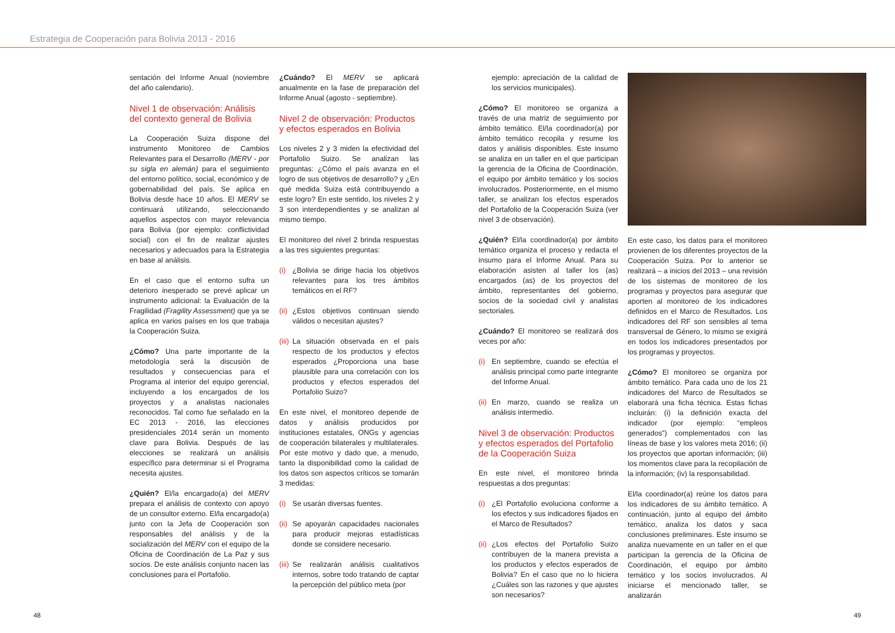Estrategia de Cooperación para Bolivia 2013 - 2016
sentación del Informe Anual (noviembre del año calendario).
Nivel 1 de observación: Análisis del contexto general de Bolivia
La Cooperación Suiza dispone del instrumento Monitoreo de Cambios Relevantes para el Desarrollo (MERV - por su sigla en alemán) para el seguimiento del entorno político, social, económico y de gobernabilidad del país. Se aplica en Bolivia desde hace 10 años. El MERV se continuará utilizando, seleccionando aquellos aspectos con mayor relevancia para Bolivia (por ejemplo: conflictividad social) con el fin de realizar ajustes necesarios y adecuados para la Estrategia en base al análisis.
En el caso que el entorno sufra un deterioro inesperado se prevé aplicar un instrumento adicional: la Evaluación de la Fragilidad (Fragility Assessment) que ya se aplica en varios países en los que trabaja la Cooperación Suiza.
¿Cómo? Una parte importante de la metodología será la discusión de resultados y consecuencias para el Programa al interior del equipo gerencial, incluyendo a los encargados de los proyectos y a analistas nacionales reconocidos. Tal como fue señalado en la EC 2013 - 2016, las elecciones presidenciales 2014 serán un momento clave para Bolivia. Después de las elecciones se realizará un análisis específico para determinar si el Programa necesita ajustes.
¿Quién? El/la encargado(a) del MERV prepara el análisis de contexto con apoyo de un consultor externo. El/la encargado(a) junto con la Jefa de Cooperación son responsables del análisis y de la socialización del MERV con el equipo de la Oficina de Coordinación de La Paz y sus socios. De este análisis conjunto nacen las conclusiones para el Portafolio.
¿Cuándo? El MERV se aplicará anualmente en la fase de preparación del Informe Anual (agosto - septiembre).
Nivel 2 de observación: Productos y efectos esperados en Bolivia
Los niveles 2 y 3 miden la efectividad del Portafolio Suizo. Se analizan las preguntas: ¿Cómo el país avanza en el logro de sus objetivos de desarrollo? y ¿En qué medida Suiza está contribuyendo a este logro? En este sentido, los niveles 2 y 3 son interdependientes y se analizan al mismo tiempo.
El monitoreo del nivel 2 brinda respuestas a las tres siguientes preguntas:
(i) ¿Bolivia se dirige hacia los objetivos relevantes para los tres ámbitos temáticos en el RF?
(ii) ¿Estos objetivos continuan siendo válidos o necesitan ajustes?
(iii) La situación observada en el país respecto de los productos y efectos esperados ¿Proporciona una base plausible para una correlación con los productos y efectos esperados del Portafolio Suizo?
En este nivel, el monitoreo depende de datos y análisis producidos por instituciones estatales, ONGs y agencias de cooperación bilaterales y multilaterales. Por este motivo y dado que, a menudo, tanto la disponibilidad como la calidad de los datos son aspectos críticos se tomarán 3 medidas:
(i) Se usarán diversas fuentes.
(ii) Se apoyarán capacidades nacionales para producir mejoras estadísticas donde se considere necesario.
(iii) Se realizarán análisis cualitativos internos, sobre todo tratando de captar la percepción del público meta (por
ejemplo: apreciación de la calidad de los servicios municipales).
¿Cómo? El monitoreo se organiza a través de una matriz de seguimiento por ámbito temático. El/la coordinador(a) por ámbito temático recopila y resume los datos y análisis disponibles. Este insumo se analiza en un taller en el que participan la gerencia de la Oficina de Coordinación, el equipo por ámbito temático y los socios involucrados. Posteriormente, en el mismo taller, se analizan los efectos esperados del Portafolio de la Cooperación Suiza (ver nivel 3 de observación).
¿Quién? El/la coordinador(a) por ámbito temático organiza el proceso y redacta el insumo para el Informe Anual. Para su elaboración asisten al taller los (as) encargados (as) de los proyectos del ámbito, representantes del gobierno, socios de la sociedad civil y analistas sectoriales.
¿Cuándo? El monitoreo se realizará dos veces por año:
(i) En septiembre, cuando se efectúa el análisis principal como parte integrante del Informe Anual.
(ii) En marzo, cuando se realiza un análisis intermedio.
Nivel 3 de observación: Productos y efectos esperados del Portafolio de la Cooperación Suiza
En este nivel, el monitoreo brinda respuestas a dos preguntas:
(i) ¿El Portafolio evoluciona conforme a los efectos y sus indicadores fijados en el Marco de Resultados?
(ii) ¿Los efectos del Portafolio Suizo contribuyen de la manera prevista a los productos y efectos esperados de Bolivia? En el caso que no lo hiciera ¿Cuáles son las razones y que ajustes son necesarios?
En este caso, los datos para el monitoreo provienen de los diferentes proyectos de la Cooperación Suiza. Por lo anterior se realizará – a inicios del 2013 – una revisión de los sistemas de monitoreo de los programas y proyectos para asegurar que aporten al monitoreo de los indicadores definidos en el Marco de Resultados. Los indicadores del RF son sensibles al tema transversal de Género, lo mismo se exigirá en todos los indicadores presentados por los programas y proyectos.
¿Cómo? El monitoreo se organiza por ámbito temático. Para cada uno de los 21 indicadores del Marco de Resultados se elaborará una ficha técnica. Estas fichas incluirán: (i) la definición exacta del indicador (por ejemplo: “empleos generados”) complementados con las líneas de base y los valores meta 2016; (ii) los proyectos que aportan información; (iii) los momentos clave para la recopilación de la información; (iv) la responsabilidad.
El/la coordinador(a) reúne los datos para los indicadores de su ámbito temático. A continuación, junto al equipo del ámbito temático, analiza los datos y saca conclusiones preliminares. Este insumo se analiza nuevamente en un taller en el que participan la gerencia de la Oficina de Coordinación, el equipo por ámbito temático y los socios involucrados. Al iniciarse el mencionado taller, se analizarán
48 49